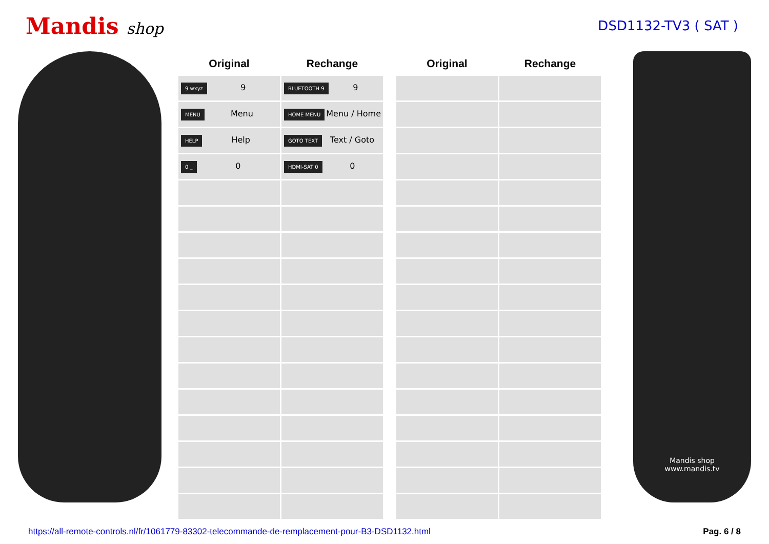Mandis shop
DSD1132-TV3 ( SAT )
| Original | Rechange |
| --- | --- |
| 9 wxyz 9 | BLUETOOTH 9 9 |
| MENU Menu | HOME MENU Menu / Home |
| HELP Help | GOTO TEXT Text / Goto |
| 0 _ 0 | HDMI-SAT 0 0 |
| Original | Rechange |
| --- | --- |
Mandis shop
www.mandis.tv
https://all-remote-controls.nl/fr/1061779-83302-telecommande-de-remplacement-pour-B3-DSD1132.html Pag. 6 / 8